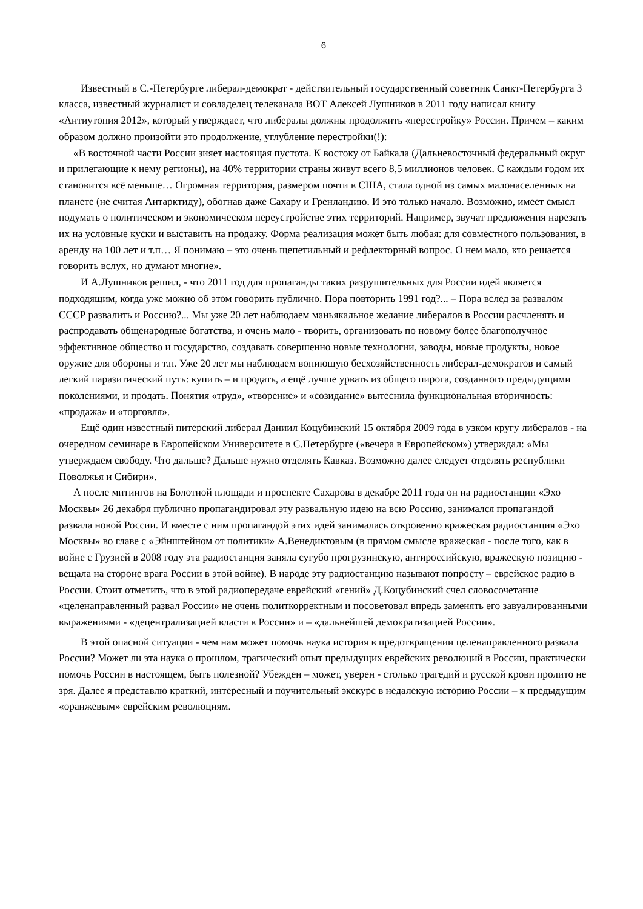6
Известный в С.-Петербурге либерал-демократ - действительный государственный советник Санкт-Петербурга 3 класса, известный журналист и совладелец телеканала ВОТ Алексей Лушников в 2011 году написал книгу «Антиутопия 2012», который утверждает, что либералы должны продолжить «перестройку» России. Причем – каким образом должно произойти это продолжение, углубление перестройки(!):
«В восточной части России зияет настоящая пустота. К востоку от Байкала (Дальневосточный федеральный округ и прилегающие к нему регионы), на 40% территории страны живут всего 8,5 миллионов человек. С каждым годом их становится всё меньше… Огромная территория, размером почти в США, стала одной из самых малонаселенных на планете (не считая Антарктиду), обогнав даже Сахару и Гренландию. И это только начало. Возможно, имеет смысл подумать о политическом и экономическом переустройстве этих территорий. Например, звучат предложения нарезать их на условные куски и выставить на продажу. Форма реализация может быть любая: для совместного пользования, в аренду на 100 лет и т.п… Я понимаю – это очень щепетильный и рефлекторный вопрос. О нем мало, кто решается говорить вслух, но думают многие».
И А.Лушников решил, - что 2011 год для пропаганды таких разрушительных для России идей является подходящим, когда уже можно об этом говорить публично. Пора повторить 1991 год?... – Пора вслед за развалом СССР развалить и Россию?... Мы уже 20 лет наблюдаем маньякальное желание либералов в России расчленять и распродавать общенародные богатства, и очень мало - творить, организовать по новому более благополучное эффективное общество и государство, создавать совершенно новые технологии, заводы, новые продукты, новое оружие для обороны и т.п. Уже 20 лет мы наблюдаем вопиющую бесхозяйственность либерал-демократов и самый легкий паразитический путь: купить – и продать, а ещё лучше урвать из общего пирога, созданного предыдущими поколениями, и продать. Понятия «труд», «творение» и «созидание» вытеснила функциональная вторичность: «продажа» и «торговля».
Ещё один известный питерский либерал Даниил Коцубинский 15 октября 2009 года в узком кругу либералов - на очередном семинаре в Европейском Университете в С.Петербурге («вечера в Европейском») утверждал: «Мы утверждаем свободу. Что дальше? Дальше нужно отделять Кавказ. Возможно далее следует отделять республики Поволжья и Сибири».
А после митингов на Болотной площади и проспекте Сахарова в декабре 2011 года он на радиостанции «Эхо Москвы» 26 декабря публично пропагандировал эту развальную идею на всю Россию, занимался пропагандой развала новой России. И вместе с ним пропагандой этих идей занималась откровенно вражеская радиостанция «Эхо Москвы» во главе с «Эйнштейном от политики» А.Венедиктовым (в прямом смысле вражеская - после того, как в войне с Грузией в 2008 году эта радиостанция заняла сугубо прогрузинскую, антироссийскую, вражескую позицию - вещала на стороне врага России в этой войне). В народе эту радиостанцию называют попросту – еврейское радио в России. Стоит отметить, что в этой радиопередаче еврейский «гений» Д.Коцубинский счел словосочетание «целенаправленный развал России» не очень политкорректным и посоветовал впредь заменять его завуалированными выражениями - «децентрализацией власти в России» и – «дальнейшей демократизацией России».
В этой опасной ситуации - чем нам может помочь наука история в предотвращении целенаправленного развала России? Может ли эта наука о прошлом, трагический опыт предыдущих еврейских революций в России, практически помочь России в настоящем, быть полезной? Убежден – может, уверен - столько трагедий и русской крови пролито не зря. Далее я представлю краткий, интересный и поучительный экскурс в недалекую историю России – к предыдущим «оранжевым» еврейским революциям.